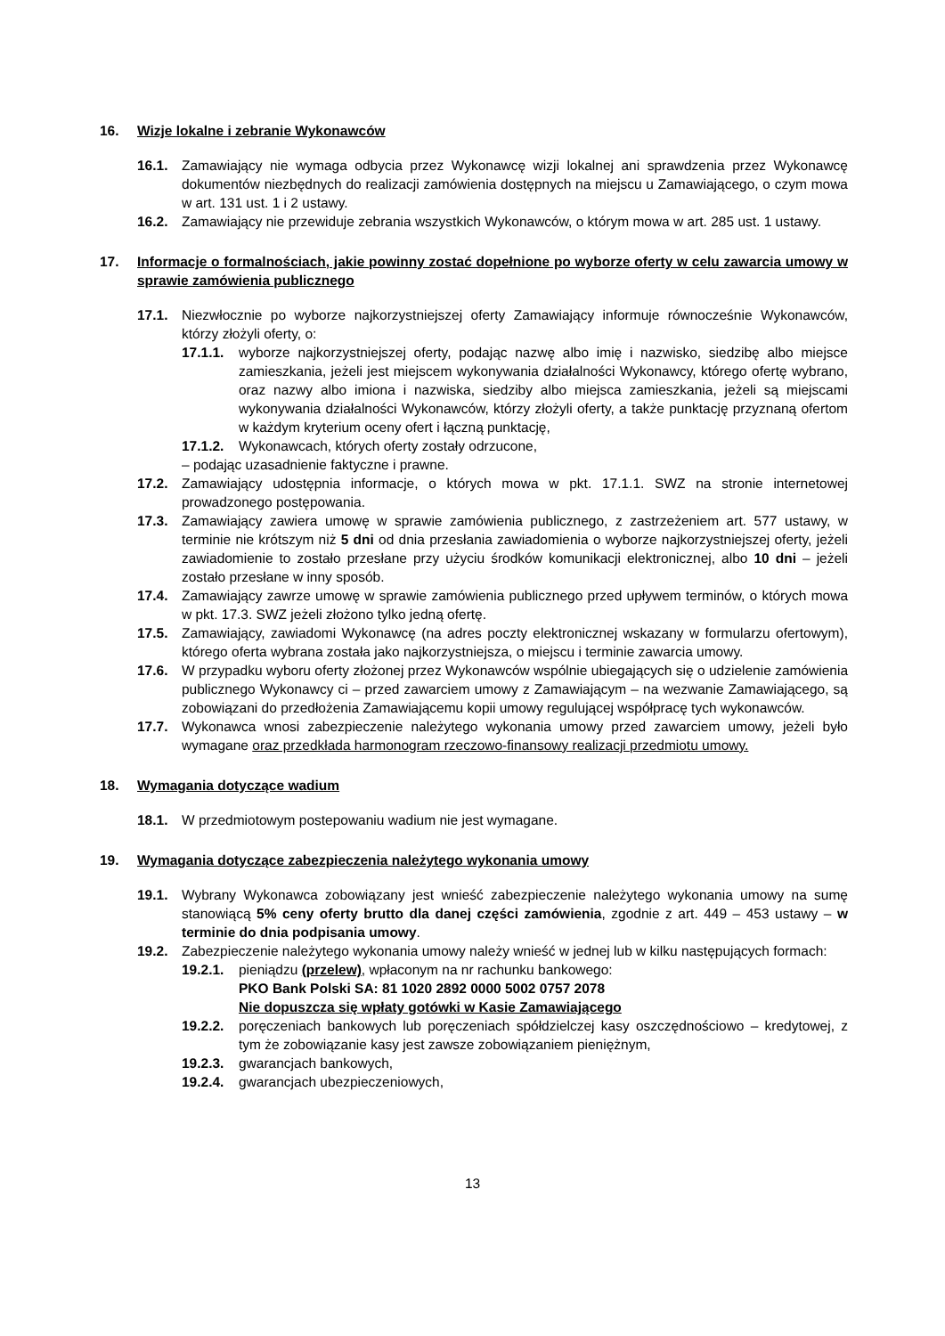16. Wizje lokalne i zebranie Wykonawców
16.1. Zamawiający nie wymaga odbycia przez Wykonawcę wizji lokalnej ani sprawdzenia przez Wykonawcę dokumentów niezbędnych do realizacji zamówienia dostępnych na miejscu u Zamawiającego, o czym mowa w art. 131 ust. 1 i 2 ustawy.
16.2. Zamawiający nie przewiduje zebrania wszystkich Wykonawców, o którym mowa w art. 285 ust. 1 ustawy.
17. Informacje o formalnościach, jakie powinny zostać dopełnione po wyborze oferty w celu zawarcia umowy w sprawie zamówienia publicznego
17.1. Niezwłocznie po wyborze najkorzystniejszej oferty Zamawiający informuje równocześnie Wykonawców, którzy złożyli oferty, o:
17.1.1. wyborze najkorzystniejszej oferty, podając nazwę albo imię i nazwisko, siedzibę albo miejsce zamieszkania, jeżeli jest miejscem wykonywania działalności Wykonawcy, którego ofertę wybrano, oraz nazwy albo imiona i nazwiska, siedziby albo miejsca zamieszkania, jeżeli są miejscami wykonywania działalności Wykonawców, którzy złożyli oferty, a także punktację przyznaną ofertom w każdym kryterium oceny ofert i łączną punktację,
17.1.2. Wykonawcach, których oferty zostały odrzucone,
– podając uzasadnienie faktyczne i prawne.
17.2. Zamawiający udostępnia informacje, o których mowa w pkt. 17.1.1. SWZ na stronie internetowej prowadzonego postępowania.
17.3. Zamawiający zawiera umowę w sprawie zamówienia publicznego, z zastrzeżeniem art. 577 ustawy, w terminie nie krótszym niż 5 dni od dnia przesłania zawiadomienia o wyborze najkorzystniejszej oferty, jeżeli zawiadomienie to zostało przesłane przy użyciu środków komunikacji elektronicznej, albo 10 dni – jeżeli zostało przesłane w inny sposób.
17.4. Zamawiający zawrze umowę w sprawie zamówienia publicznego przed upływem terminów, o których mowa w pkt. 17.3. SWZ jeżeli złożono tylko jedną ofertę.
17.5. Zamawiający, zawiadomi Wykonawcę (na adres poczty elektronicznej wskazany w formularzu ofertowym), którego oferta wybrana została jako najkorzystniejsza, o miejscu i terminie zawarcia umowy.
17.6. W przypadku wyboru oferty złożonej przez Wykonawców wspólnie ubiegających się o udzielenie zamówienia publicznego Wykonawcy ci – przed zawarciem umowy z Zamawiającym – na wezwanie Zamawiającego, są zobowiązani do przedłożenia Zamawiającemu kopii umowy regulującej współpracę tych wykonawców.
17.7. Wykonawca wnosi zabezpieczenie należytego wykonania umowy przed zawarciem umowy, jeżeli było wymagane oraz przedkłada harmonogram rzeczowo-finansowy realizacji przedmiotu umowy.
18. Wymagania dotyczące wadium
18.1. W przedmiotowym postepowaniu wadium nie jest wymagane.
19. Wymagania dotyczące zabezpieczenia należytego wykonania umowy
19.1. Wybrany Wykonawca zobowiązany jest wnieść zabezpieczenie należytego wykonania umowy na sumę stanowiącą 5% ceny oferty brutto dla danej części zamówienia, zgodnie z art. 449 – 453 ustawy – w terminie do dnia podpisania umowy.
19.2. Zabezpieczenie należytego wykonania umowy należy wnieść w jednej lub w kilku następujących formach:
19.2.1. pieniądzu (przelew), wpłaconym na nr rachunku bankowego:
PKO Bank Polski SA: 81 1020 2892 0000 5002 0757 2078
Nie dopuszcza się wpłaty gotówki w Kasie Zamawiającego
19.2.2. poręczeniach bankowych lub poręczeniach spółdzielczej kasy oszczędnościowo – kredytowej, z tym że zobowiązanie kasy jest zawsze zobowiązaniem pieniężnym,
19.2.3. gwarancjach bankowych,
19.2.4. gwarancjach ubezpieczeniowych,
13